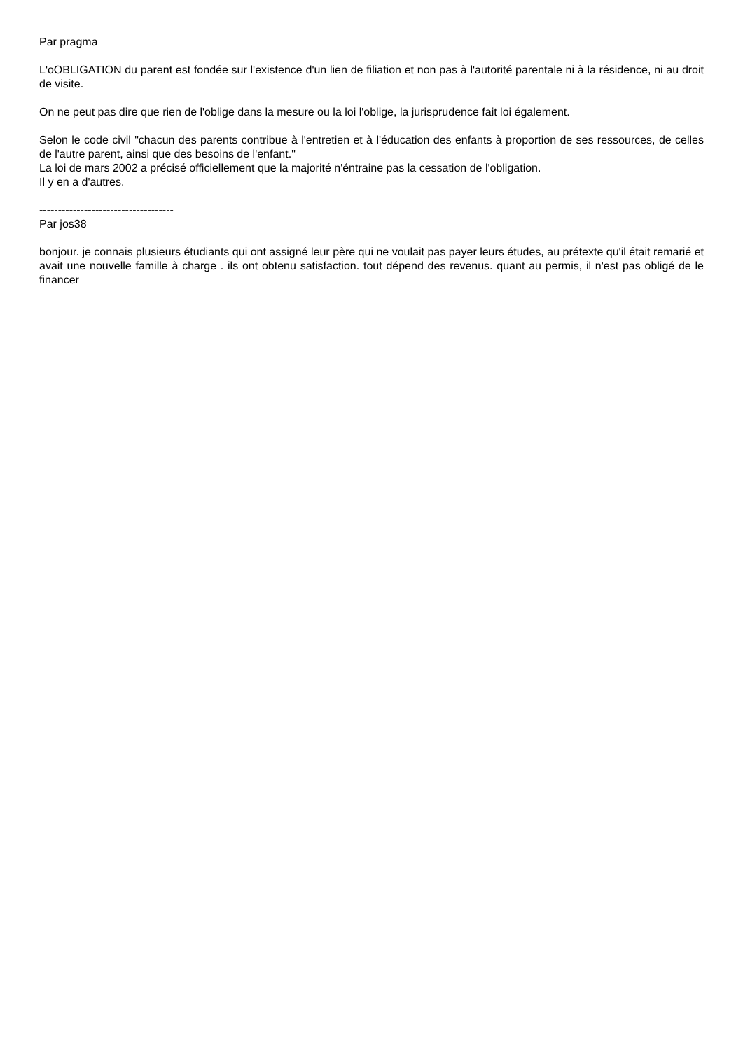Par pragma
L'oOBLIGATION du parent est fondée sur l'existence d'un lien de filiation et non pas à l'autorité parentale ni à la résidence, ni au droit de visite.
On ne peut pas dire que rien de l'oblige dans la mesure ou la loi l'oblige, la jurisprudence fait loi également.
Selon le code civil "chacun des parents contribue à l'entretien et à l'éducation des enfants à proportion de ses ressources, de celles de l'autre parent, ainsi que des besoins de l'enfant."
La loi de mars 2002 a précisé officiellement que la majorité n'éntraine pas la cessation de l'obligation.
Il y en a d'autres.
------------------------------------
Par jos38
bonjour. je connais plusieurs étudiants qui ont assigné leur père qui ne voulait pas payer leurs études, au prétexte qu'il était remarié et avait une nouvelle famille à charge . ils ont obtenu satisfaction. tout dépend des revenus. quant au permis, il n'est pas obligé de le financer